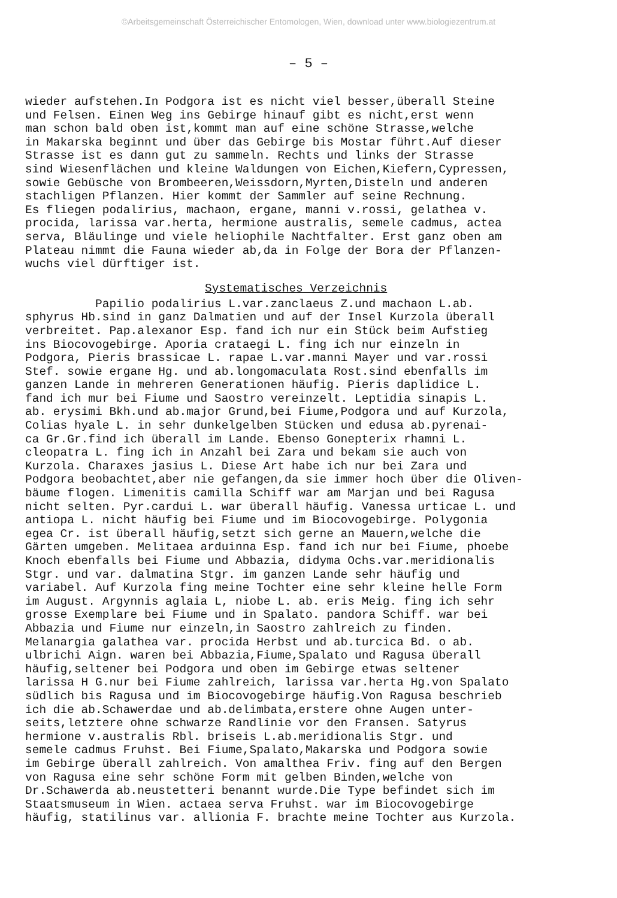©Arbeitsgemeinschaft Österreichischer Entomologen, Wien, download unter www.biologiezentrum.at
– 5 –
wieder aufstehen.In Podgora ist es nicht viel besser,überall Steine und Felsen. Einen Weg ins Gebirge hinauf gibt es nicht,erst wenn man schon bald oben ist,kommt man auf eine schöne Strasse,welche in Makarska beginnt und über das Gebirge bis Mostar führt.Auf dieser Strasse ist es dann gut zu sammeln. Rechts und links der Strasse sind Wiesenflächen und kleine Waldungen von Eichen,Kiefern,Cypressen, sowie Gebüsche von Brombeeren,Weissdorn,Myrten,Disteln und anderen stachligen Pflanzen. Hier kommt der Sammler auf seine Rechnung. Es fliegen podalirius, machaon, ergane, manni v.rossi, gelathea v. procida, larissa var.herta, hermione australis, semele cadmus, actea serva, Bläulinge und viele heliophile Nachtfalter. Erst ganz oben am Plateau nimmt die Fauna wieder ab,da in Folge der Bora der Pflanzen- wuchs viel dürftiger ist.
Systematisches Verzeichnis
Papilio podalirius L.var.zanclaeus Z.und machaon L.ab. sphyrus Hb.sind in ganz Dalmatien und auf der Insel Kurzola überall verbreitet. Pap.alexanor Esp. fand ich nur ein Stück beim Aufstieg ins Biocovogebirge. Aporia crataegi L. fing ich nur einzeln in Podgora, Pieris brassicae L. rapae L.var.manni Mayer und var.rossi Stef. sowie ergane Hg. und ab.longomaculata Rost.sind ebenfalls im ganzen Lande in mehreren Generationen häufig. Pieris daplidice L. fand ich mur bei Fiume und Saostro vereinzelt. Leptidia sinapis L. ab. erysimi Bkh.und ab.major Grund,bei Fiume,Podgora und auf Kurzola, Colias hyale L. in sehr dunkelgelben Stücken und edusa ab.pyrenai- ca Gr.Gr.find ich überall im Lande. Ebenso Gonepterix rhamni L. cleopatra L. fing ich in Anzahl bei Zara und bekam sie auch von Kurzola. Charaxes jasius L. Diese Art habe ich nur bei Zara und Podgora beobachtet,aber nie gefangen,da sie immer hoch über die Oliven- bäume flogen. Limenitis camilla Schiff war am Marjan und bei Ragusa nicht selten. Pyr.cardui L. war überall häufig. Vanessa urticae L. und antiopa L. nicht häufig bei Fiume und im Biocovogebirge. Polygonia egea Cr. ist überall häufig,setzt sich gerne an Mauern,welche die Gärten umgeben. Melitaea arduinna Esp. fand ich nur bei Fiume, phoebe Knoch ebenfalls bei Fiume und Abbazia, didyma Ochs.var.meridionalis Stgr. und var. dalmatina Stgr. im ganzen Lande sehr häufig und variabel. Auf Kurzola fing meine Tochter eine sehr kleine helle Form im August. Argynnis aglaia L, niobe L. ab. eris Meig. fing ich sehr grosse Exemplare bei Fiume und in Spalato. pandora Schiff. war bei Abbazia und Fiume nur einzeln,in Saostro zahlreich zu finden. Melanargia galathea var. procida Herbst und ab.turcica Bd. o ab. ulbrichi Aign. waren bei Abbazia,Fiume,Spalato und Ragusa überall häufig,seltener bei Podgora und oben im Gebirge etwas seltener larissa H G.nur bei Fiume zahlreich, larissa var.herta Hg.von Spalato südlich bis Ragusa und im Biocovogebirge häufig.Von Ragusa beschrieb ich die ab.Schawerdae und ab.delimbata,erstere ohne Augen unter- seits,letztere ohne schwarze Randlinie vor den Fransen. Satyrus hermione v.australis Rbl. briseis L.ab.meridionalis Stgr. und semele cadmus Fruhst. Bei Fiume,Spalato,Makarska und Podgora sowie im Gebirge überall zahlreich. Von amalthea Friv. fing auf den Bergen von Ragusa eine sehr schöne Form mit gelben Binden,welche von Dr.Schawerda ab.neustetteri benannt wurde.Die Type befindet sich im Staatsmuseum in Wien. actaea serva Fruhst. war im Biocovogebirge häufig, statilinus var. allionia F. brachte meine Tochter aus Kurzola.